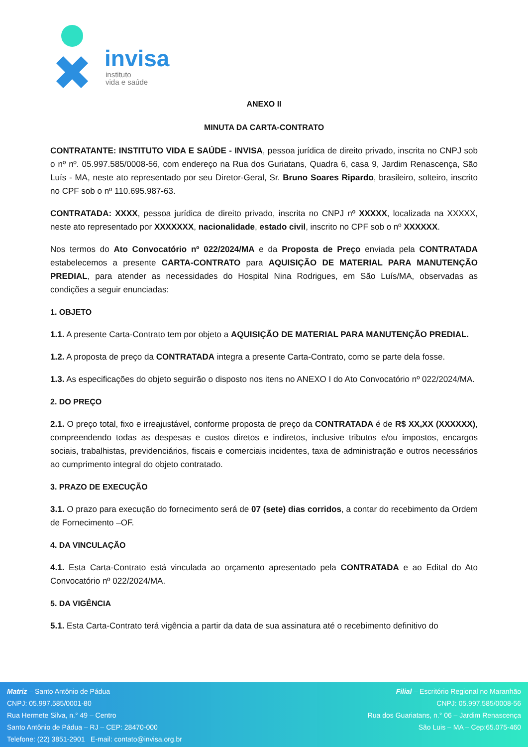invisa
instituto
vida e saúde
ANEXO II
MINUTA DA CARTA-CONTRATO
CONTRATANTE: INSTITUTO VIDA E SAÚDE - INVISA, pessoa jurídica de direito privado, inscrita no CNPJ sob o nº nº. 05.997.585/0008-56, com endereço na Rua dos Guriatans, Quadra 6, casa 9, Jardim Renascença, São Luís - MA, neste ato representado por seu Diretor-Geral, Sr. Bruno Soares Ripardo, brasileiro, solteiro, inscrito no CPF sob o nº 110.695.987-63.
CONTRATADA: XXXX, pessoa jurídica de direito privado, inscrita no CNPJ nº XXXXX, localizada na XXXXX, neste ato representado por XXXXXXX, nacionalidade, estado civil, inscrito no CPF sob o nº XXXXXX.
Nos termos do Ato Convocatório nº 022/2024/MA e da Proposta de Preço enviada pela CONTRATADA estabelecemos a presente CARTA-CONTRATO para AQUISIÇÃO DE MATERIAL PARA MANUTENÇÃO PREDIAL, para atender as necessidades do Hospital Nina Rodrigues, em São Luís/MA, observadas as condições a seguir enunciadas:
1. OBJETO
1.1. A presente Carta-Contrato tem por objeto a AQUISIÇÃO DE MATERIAL PARA MANUTENÇÃO PREDIAL.
1.2. A proposta de preço da CONTRATADA integra a presente Carta-Contrato, como se parte dela fosse.
1.3. As especificações do objeto seguirão o disposto nos itens no ANEXO I do Ato Convocatório nº 022/2024/MA.
2. DO PREÇO
2.1. O preço total, fixo e irreajustável, conforme proposta de preço da CONTRATADA é de R$ XX,XX (XXXXXX), compreendendo todas as despesas e custos diretos e indiretos, inclusive tributos e/ou impostos, encargos sociais, trabalhistas, previdenciários, fiscais e comerciais incidentes, taxa de administração e outros necessários ao cumprimento integral do objeto contratado.
3. PRAZO DE EXECUÇÃO
3.1. O prazo para execução do fornecimento será de 07 (sete) dias corridos, a contar do recebimento da Ordem de Fornecimento –OF.
4. DA VINCULAÇÃO
4.1. Esta Carta-Contrato está vinculada ao orçamento apresentado pela CONTRATADA e ao Edital do Ato Convocatório nº 022/2024/MA.
5. DA VIGÊNCIA
5.1. Esta Carta-Contrato terá vigência a partir da data de sua assinatura até o recebimento definitivo do
Matriz – Santo Antônio de Pádua
CNPJ: 05.997.585/0001-80
Rua Hermete Silva, n.° 49 – Centro
Santo Antônio de Pádua – RJ – CEP: 28470-000
Telefone: (22) 3851-2901 E-mail: contato@invisa.org.br
Filial – Escritório Regional no Maranhão
CNPJ: 05.997.585/0008-56
Rua dos Guariatans, n.° 06 – Jardim Renascença
São Luis – MA – Cep:65.075-460